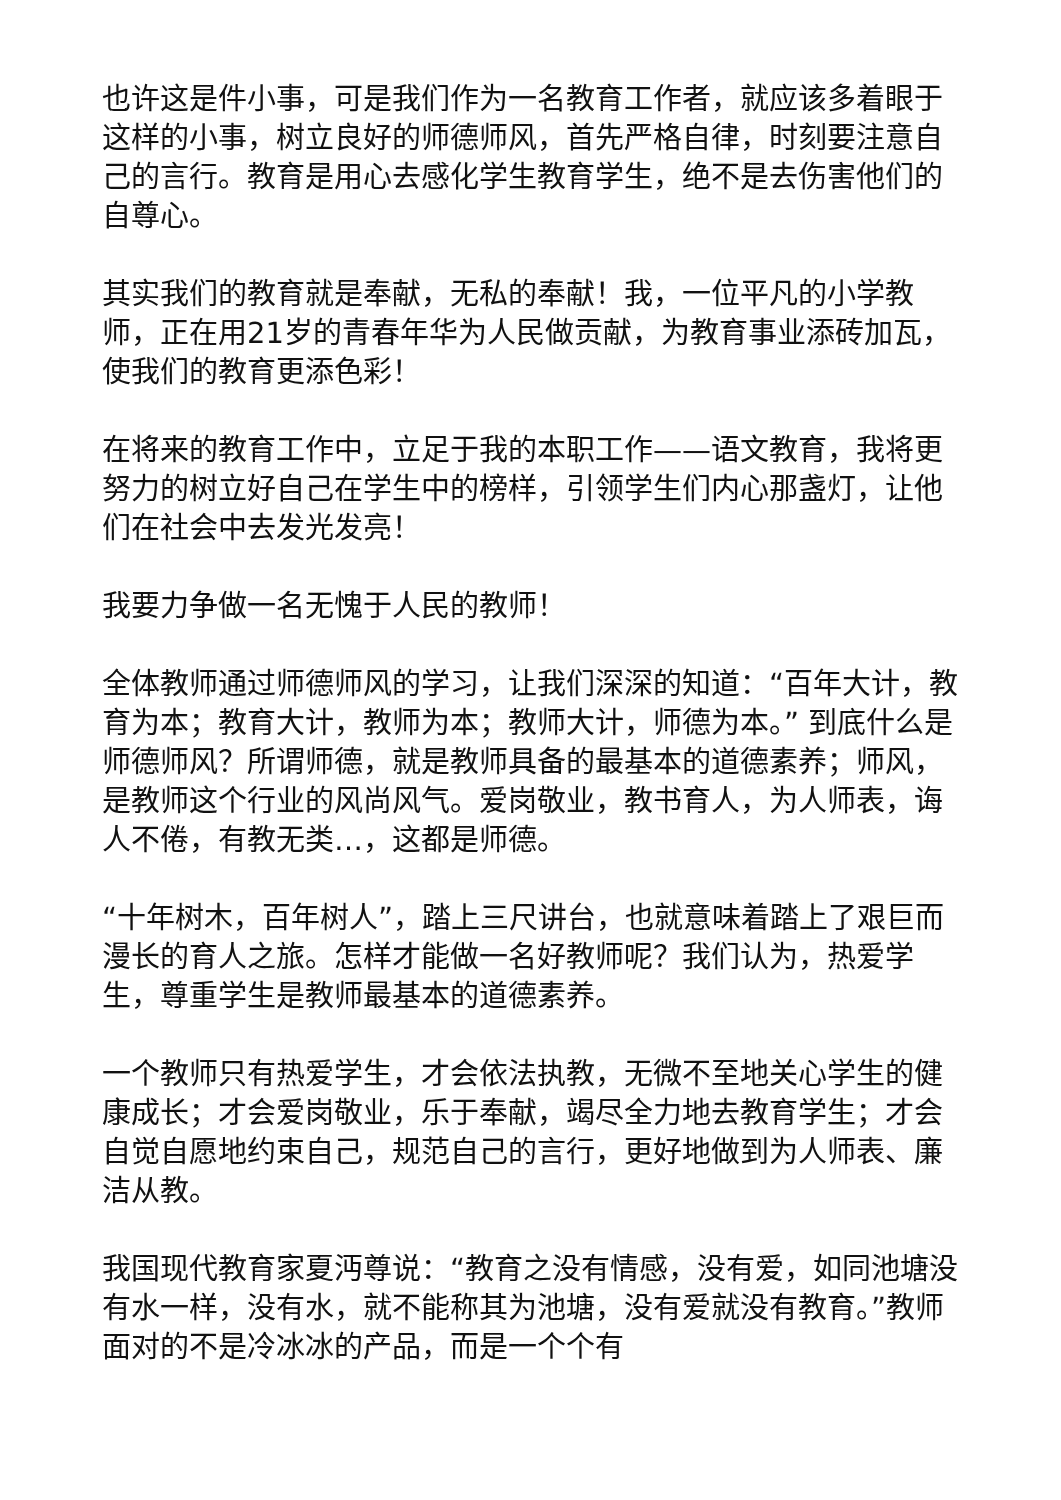也许这是件小事，可是我们作为一名教育工作者，就应该多着眼于这样的小事，树立良好的师德师风，首先严格自律，时刻要注意自己的言行。教育是用心去感化学生教育学生，绝不是去伤害他们的自尊心。
其实我们的教育就是奉献，无私的奉献！我，一位平凡的小学教师，正在用21岁的青春年华为人民做贡献，为教育事业添砖加瓦，使我们的教育更添色彩！
在将来的教育工作中，立足于我的本职工作——语文教育，我将更努力的树立好自己在学生中的榜样，引领学生们内心那盏灯，让他们在社会中去发光发亮！
我要力争做一名无愧于人民的教师！
全体教师通过师德师风的学习，让我们深深的知道：“百年大计，教育为本；教育大计，教师为本；教师大计，师德为本。” 到底什么是师德师风？所谓师德，就是教师具备的最基本的道德素养；师风，是教师这个行业的风尚风气。爱岗敬业，教书育人，为人师表，诲人不倦，有教无类…，这都是师德。
“十年树木，百年树人”，踏上三尺讲台，也就意味着踏上了艰巨而漫长的育人之旅。怎样才能做一名好教师呢？我们认为，热爱学生，尊重学生是教师最基本的道德素养。
一个教师只有热爱学生，才会依法执教，无微不至地关心学生的健康成长；才会爱岗敬业，乐于奉献，竭尽全力地去教育学生；才会自觉自愿地约束自己，规范自己的言行，更好地做到为人师表、廉洁从教。
我国现代教育家夏沔尊说：“教育之没有情感，没有爱，如同池塘没有水一样，没有水，就不能称其为池塘，没有爱就没有教育。”教师面对的不是冷冰冰的产品，而是一个个有